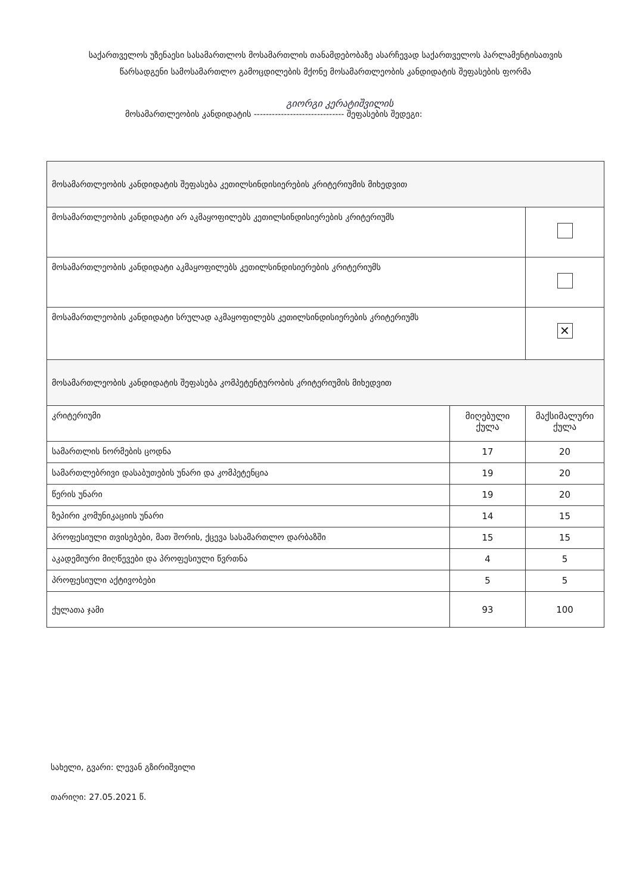საქართველოს უზენაესი სასამართლოს მოსამართლის თანამდებობაზე ასარჩევად საქართველოს პარლამენტისათვის წარსადგენი სამოსამართლო გამოცდილების მქონე მოსამართლეობის კანდიდატის შეფასების ფორმა
გიორგი კერატიშვილის
მოსამართლეობის კანდიდატის ------------------------------ შეფასების შედეგი:
| მოსამართლეობის კანდიდატის შეფასება კეთილსინდისიერების კრიტერიუმის მიხედვით | | |
| მოსამართლეობის კანდიდატი არ აკმაყოფილებს კეთილსინდისიერების კრიტერიუმს | | |
| მოსამართლეობის კანდიდატი აკმაყოფილებს კეთილსინდისიერების კრიტერიუმს | | |
| მოსამართლეობის კანდიდატი სრულად აკმაყოფილებს კეთილსინდისიერების კრიტერიუმს | | ✕ |
| მოსამართლეობის კანდიდატის შეფასება კომპეტენტურობის კრიტერიუმის მიხედვით | | |
| კრიტერიუმი | მიღებული ქულა | მაქსიმალური ქულა |
| სამართლის ნორმების ცოდნა | 17 | 20 |
| სამართლებრივი დასაბუთების უნარი და კომპეტენცია | 19 | 20 |
| წერის უნარი | 19 | 20 |
| ზეპირი კომუნიკაციის უნარი | 14 | 15 |
| პროფესიული თვისებები, მათ შორის, ქცევა სასამართლო დარბაზში | 15 | 15 |
| აკადემიური მიღწევები და პროფესიული წვრთნა | 4 | 5 |
| პროფესიული აქტივობები | 5 | 5 |
| ქულათა ჯამი | 93 | 100 |
სახელი, გვარი: ლევან გზირიშვილი
თარიღი: 27.05.2021 წ.